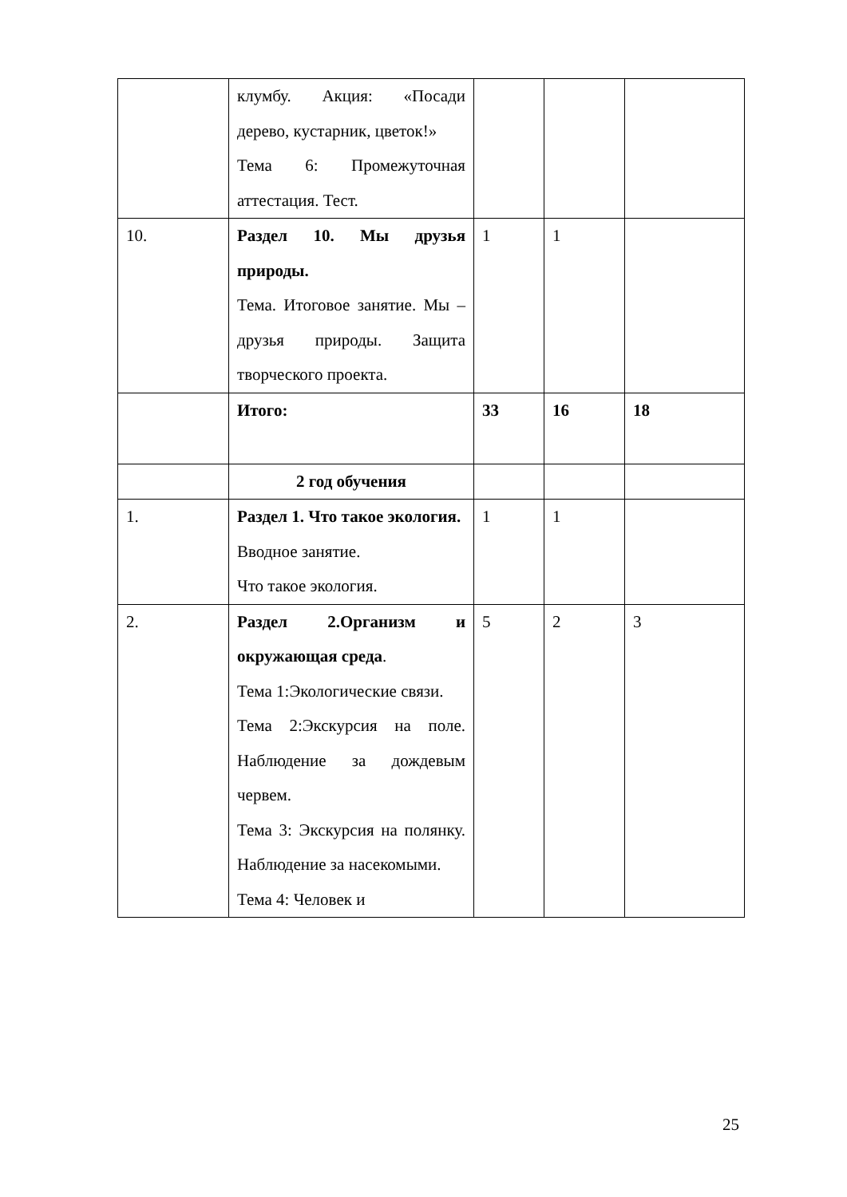| | клумбу. Акция: «Посади дерево, кустарник, цветок!» Тема 6: Промежуточная аттестация. Тест. | | | |
| 10. | Раздел 10. Мы друзья природы. Тема. Итоговое занятие. Мы – друзья природы. Защита творческого проекта. | 1 | 1 | |
| | Итого: | 33 | 16 | 18 |
| | 2 год обучения | | | |
| 1. | Раздел 1. Что такое экология. Вводное занятие. Что такое экология. | 1 | 1 | |
| 2. | Раздел 2.Организм и окружающая среда . Тема 1:Экологические связи. Тема 2:Экскурсия на поле. Наблюдение за дождевым червем. Тема 3: Экскурсия на полянку. Наблюдение за насекомыми. Тема 4: Человек и | 5 | 2 | 3 |
25